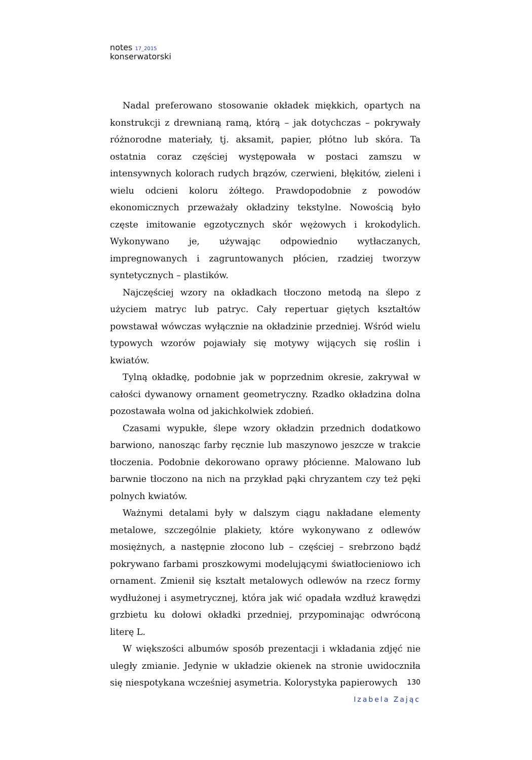notes <sup>17_2015</sup>
konserwatorski
Nadal preferowano stosowanie okładek miękkich, opartych na konstrukcji z drewnianą ramą, którą – jak dotychczas – pokrywały różnorodne materiały, tj. aksamit, papier, płótno lub skóra. Ta ostatnia coraz częściej występowała w postaci zamszu w intensywnych kolorach rudych brązów, czerwieni, błękitów, zieleni i wielu odcieni koloru żółtego. Prawdopodobnie z powodów ekonomicznych przeważały okładziny tekstylne. Nowością było częste imitowanie egzotycznych skór wężowych i krokodylich. Wykonywano je, używając odpowiednio wytłaczanych, impregnowanych i zagruntowanych płócien, rzadziej tworzyw syntetycznych – plastików.
Najczęściej wzory na okładkach tłoczono metodą na ślepo z użyciem matryc lub patryc. Cały repertuar giętych kształtów powstawał wówczas wyłącznie na okładzinie przedniej. Wśród wielu typowych wzorów pojawiały się motywy wijących się roślin i kwiatów.
Tylną okładkę, podobnie jak w poprzednim okresie, zakrywał w całości dywanowy ornament geometryczny. Rzadko okładzina dolna pozostawała wolna od jakichkolwiek zdobień.
Czasami wypukłe, ślepe wzory okładzin przednich dodatkowo barwiono, nanosząc farby ręcznie lub maszynowo jeszcze w trakcie tłoczenia. Podobnie dekorowano oprawy płócienne. Malowano lub barwnie tłoczono na nich na przykład pąki chryzantem czy też pęki polnych kwiatów.
Ważnymi detalami były w dalszym ciągu nakładane elementy metalowe, szczególnie plakiety, które wykonywano z odlewów mosiężnych, a następnie złocono lub – częściej – srebrzono bądź pokrywano farbami proszkowymi modelującymi światłocieniowo ich ornament. Zmienił się kształt metalowych odlewów na rzecz formy wydłużonej i asymetrycznej, która jak wić opadała wzdłuż krawędzi grzbietu ku dołowi okładki przedniej, przypominając odwróconą literę L.
W większości albumów sposób prezentacji i wkładania zdjęć nie uległy zmianie. Jedynie w układzie okienek na stronie uwidoczniła się niespotykana wcześniej asymetria. Kolorystyka papierowych
130
Izabela Zając